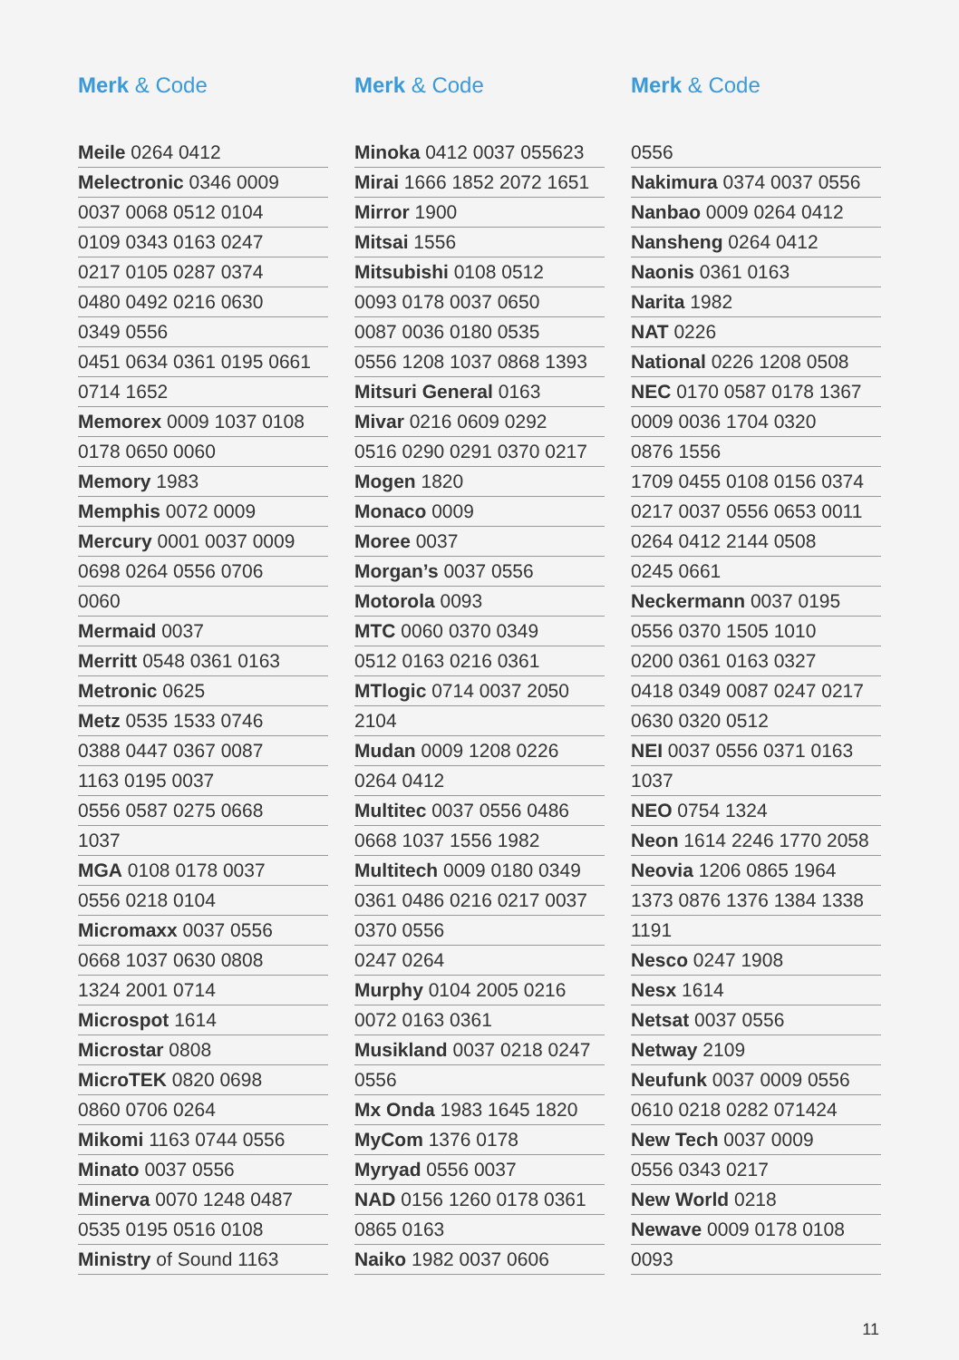Merk & Code
Meile 0264 0412
Melectronic 0346 0009
0037 0068 0512 0104
0109 0343 0163 0247
0217 0105 0287 0374
0480 0492 0216 0630
0349 0556
0451 0634 0361 0195 0661
0714 1652
Memorex 0009 1037 0108
0178 0650 0060
Memory 1983
Memphis 0072 0009
Mercury 0001 0037 0009
0698 0264 0556 0706
0060
Mermaid 0037
Merritt 0548 0361 0163
Metronic 0625
Metz 0535 1533 0746
0388 0447 0367 0087
1163 0195 0037
0556 0587 0275 0668
1037
MGA 0108 0178 0037
0556 0218 0104
Micromaxx 0037 0556
0668 1037 0630 0808
1324 2001 0714
Microspot 1614
Microstar 0808
MicroTEK 0820 0698
0860 0706 0264
Mikomi 1163 0744 0556
Minato 0037 0556
Minerva 0070 1248 0487
0535 0195 0516 0108
Ministry of Sound 1163
Merk & Code
Minoka 0412 0037 055623
Mirai 1666 1852 2072 1651
Mirror 1900
Mitsai 1556
Mitsubishi 0108 0512
0093 0178 0037 0650
0087 0036 0180 0535
0556 1208 1037 0868 1393
Mitsuri General 0163
Mivar 0216 0609 0292
0516 0290 0291 0370 0217
Mogen 1820
Monaco 0009
Moree 0037
Morgan’s 0037 0556
Motorola 0093
MTC 0060 0370 0349
0512 0163 0216 0361
MTlogic 0714 0037 2050
2104
Mudan 0009 1208 0226
0264 0412
Multitec 0037 0556 0486
0668 1037 1556 1982
Multitech 0009 0180 0349
0361 0486 0216 0217 0037
0370 0556
0247 0264
Murphy 0104 2005 0216
0072 0163 0361
Musikland 0037 0218 0247
0556
Mx Onda 1983 1645 1820
MyCom 1376 0178
Myryad 0556 0037
NAD 0156 1260 0178 0361
0865 0163
Naiko 1982 0037 0606
Merk & Code
0556
Nakimura 0374 0037 0556
Nanbao 0009 0264 0412
Nansheng 0264 0412
Naonis 0361 0163
Narita 1982
NAT 0226
National 0226 1208 0508
NEC 0170 0587 0178 1367
0009 0036 1704 0320
0876 1556
1709 0455 0108 0156 0374
0217 0037 0556 0653 0011
0264 0412 2144 0508
0245 0661
Neckermann 0037 0195
0556 0370 1505 1010
0200 0361 0163 0327
0418 0349 0087 0247 0217
0630 0320 0512
NEI 0037 0556 0371 0163
1037
NEO 0754 1324
Neon 1614 2246 1770 2058
Neovia 1206 0865 1964
1373 0876 1376 1384 1338
1191
Nesco 0247 1908
Nesx 1614
Netsat 0037 0556
Netway 2109
Neufunk 0037 0009 0556
0610 0218 0282 071424
New Tech 0037 0009
0556 0343 0217
New World 0218
Newave 0009 0178 0108
0093
11